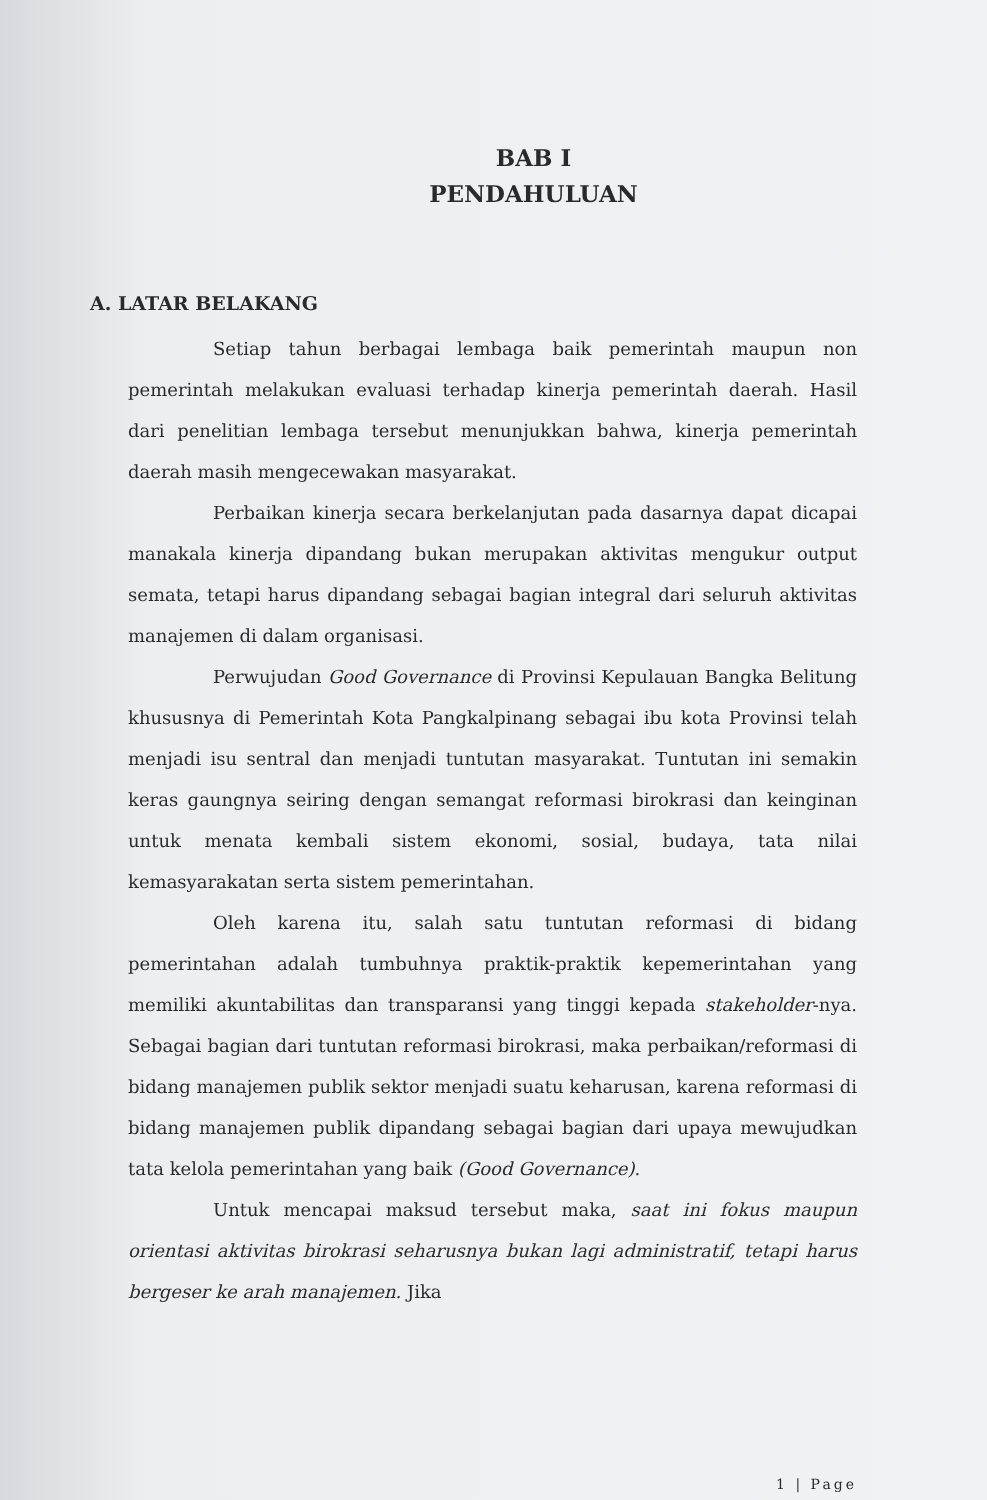BAB I
PENDAHULUAN
A. LATAR BELAKANG
Setiap tahun berbagai lembaga baik pemerintah maupun non pemerintah melakukan evaluasi terhadap kinerja pemerintah daerah. Hasil dari penelitian lembaga tersebut menunjukkan bahwa, kinerja pemerintah daerah masih mengecewakan masyarakat.
Perbaikan kinerja secara berkelanjutan pada dasarnya dapat dicapai manakala kinerja dipandang bukan merupakan aktivitas mengukur output semata, tetapi harus dipandang sebagai bagian integral dari seluruh aktivitas manajemen di dalam organisasi.
Perwujudan Good Governance di Provinsi Kepulauan Bangka Belitung khususnya di Pemerintah Kota Pangkalpinang sebagai ibu kota Provinsi telah menjadi isu sentral dan menjadi tuntutan masyarakat. Tuntutan ini semakin keras gaungnya seiring dengan semangat reformasi birokrasi dan keinginan untuk menata kembali sistem ekonomi, sosial, budaya, tata nilai kemasyarakatan serta sistem pemerintahan.
Oleh karena itu, salah satu tuntutan reformasi di bidang pemerintahan adalah tumbuhnya praktik-praktik kepemerintahan yang memiliki akuntabilitas dan transparansi yang tinggi kepada stakeholder-nya. Sebagai bagian dari tuntutan reformasi birokrasi, maka perbaikan/reformasi di bidang manajemen publik sektor menjadi suatu keharusan, karena reformasi di bidang manajemen publik dipandang sebagai bagian dari upaya mewujudkan tata kelola pemerintahan yang baik (Good Governance).
Untuk mencapai maksud tersebut maka, saat ini fokus maupun orientasi aktivitas birokrasi seharusnya bukan lagi administratif, tetapi harus bergeser ke arah manajemen. Jika
1 | Page